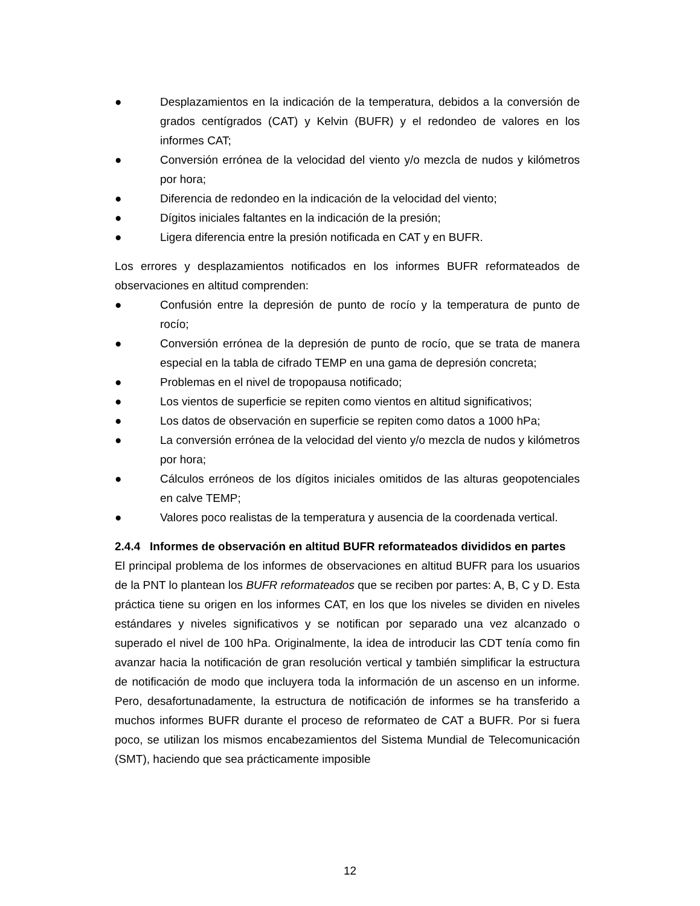● Desplazamientos en la indicación de la temperatura, debidos a la conversión de grados centígrados (CAT) y Kelvin (BUFR) y el redondeo de valores en los informes CAT;
● Conversión errónea de la velocidad del viento y/o mezcla de nudos y kilómetros por hora;
● Diferencia de redondeo en la indicación de la velocidad del viento;
● Dígitos iniciales faltantes en la indicación de la presión;
● Ligera diferencia entre la presión notificada en CAT y en BUFR.
Los errores y desplazamientos notificados en los informes BUFR reformateados de observaciones en altitud comprenden:
● Confusión entre la depresión de punto de rocío y la temperatura de punto de rocío;
● Conversión errónea de la depresión de punto de rocío, que se trata de manera especial en la tabla de cifrado TEMP en una gama de depresión concreta;
● Problemas en el nivel de tropopausa notificado;
● Los vientos de superficie se repiten como vientos en altitud significativos;
● Los datos de observación en superficie se repiten como datos a 1000 hPa;
● La conversión errónea de la velocidad del viento y/o mezcla de nudos y kilómetros por hora;
● Cálculos erróneos de los dígitos iniciales omitidos de las alturas geopotenciales en calve TEMP;
● Valores poco realistas de la temperatura y ausencia de la coordenada vertical.
2.4.4 Informes de observación en altitud BUFR reformateados divididos en partes
El principal problema de los informes de observaciones en altitud BUFR para los usuarios de la PNT lo plantean los BUFR reformateados que se reciben por partes: A, B, C y D. Esta práctica tiene su origen en los informes CAT, en los que los niveles se dividen en niveles estándares y niveles significativos y se notifican por separado una vez alcanzado o superado el nivel de 100 hPa. Originalmente, la idea de introducir las CDT tenía como fin avanzar hacia la notificación de gran resolución vertical y también simplificar la estructura de notificación de modo que incluyera toda la información de un ascenso en un informe. Pero, desafortunadamente, la estructura de notificación de informes se ha transferido a muchos informes BUFR durante el proceso de reformateo de CAT a BUFR. Por si fuera poco, se utilizan los mismos encabezamientos del Sistema Mundial de Telecomunicación (SMT), haciendo que sea prácticamente imposible
12